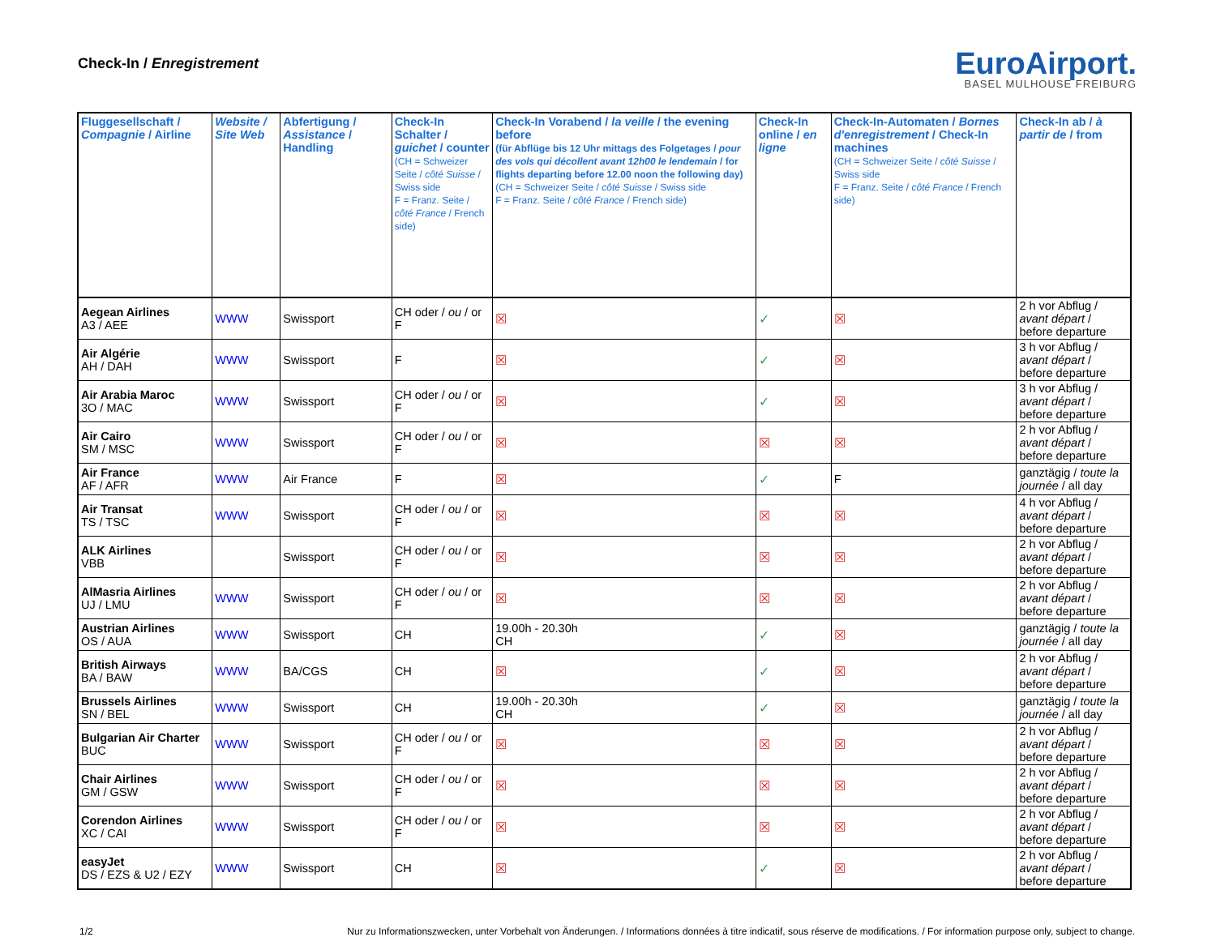Check-In / Enregistrement
EuroAirport.
BASEL MULHOUSE FREIBURG
| Fluggesellschaft / Compagnie / Airline | Website / Site Web | Abfertigung / Assistance / Handling | Check-In Schalter / guichet / counter (CH = Schweizer Seite / côté Suisse / Swiss side F = Franz. Seite / côté France / French side) | Check-In Vorabend / la veille / the evening before (für Abflüge bis 12 Uhr mittags des Folgetages / pour des vols qui décollent avant 12h00 le lendemain / for flights departing before 12.00 noon the following day) (CH = Schweizer Seite / côté Suisse / Swiss side F = Franz. Seite / côté France / French side) | Check-In online / en ligne | Check-In-Automaten / Bornes d'enregistrement / Check-In machines (CH = Schweizer Seite / côté Suisse / Swiss side F = Franz. Seite / côté France / French side) | Check-In ab / à partir de / from |
| --- | --- | --- | --- | --- | --- | --- | --- |
| Aegean Airlines A3 / AEE | WWW | Swissport | CH oder / ou / or F | ☒ | ✓ | ☒ | 2 h vor Abflug / avant départ / before departure |
| Air Algérie AH / DAH | WWW | Swissport | F | ☒ | ✓ | ☒ | 3 h vor Abflug / avant départ / before departure |
| Air Arabia Maroc 3O / MAC | WWW | Swissport | CH oder / ou / or F | ☒ | ✓ | ☒ | 3 h vor Abflug / avant départ / before departure |
| Air Cairo SM / MSC | WWW | Swissport | CH oder / ou / or F | ☒ | ☒ | ☒ | 2 h vor Abflug / avant départ / before departure |
| Air France AF / AFR | WWW | Air France | F | ☒ | ✓ | F | ganztägig / toute la journée / all day |
| Air Transat TS / TSC | WWW | Swissport | CH oder / ou / or F | ☒ | ☒ | ☒ | 4 h vor Abflug / avant départ / before departure |
| ALK Airlines VBB | | Swissport | CH oder / ou / or F | ☒ | ☒ | ☒ | 2 h vor Abflug / avant départ / before departure |
| AlMasria Airlines UJ / LMU | WWW | Swissport | CH oder / ou / or F | ☒ | ☒ | ☒ | 2 h vor Abflug / avant départ / before departure |
| Austrian Airlines OS / AUA | WWW | Swissport | CH | 19.00h - 20.30h CH | ✓ | ☒ | ganztägig / toute la journée / all day |
| British Airways BA / BAW | WWW | BA/CGS | CH | ☒ | ✓ | ☒ | 2 h vor Abflug / avant départ / before departure |
| Brussels Airlines SN / BEL | WWW | Swissport | CH | 19.00h - 20.30h CH | ✓ | ☒ | ganztägig / toute la journée / all day |
| Bulgarian Air Charter BUC | WWW | Swissport | CH oder / ou / or F | ☒ | ☒ | ☒ | 2 h vor Abflug / avant départ / before departure |
| Chair Airlines GM / GSW | WWW | Swissport | CH oder / ou / or F | ☒ | ☒ | ☒ | 2 h vor Abflug / avant départ / before departure |
| Corendon Airlines XC / CAI | WWW | Swissport | CH oder / ou / or F | ☒ | ☒ | ☒ | 2 h vor Abflug / avant départ / before departure |
| easyJet DS / EZS & U2 / EZY | WWW | Swissport | CH | ☒ | ✓ | ☒ | 2 h vor Abflug / avant départ / before departure |
1/2 Nur zu Informationszwecken, unter Vorbehalt von Änderungen. / Informations données à titre indicatif, sous réserve de modifications. / For information purpose only, subject to change.